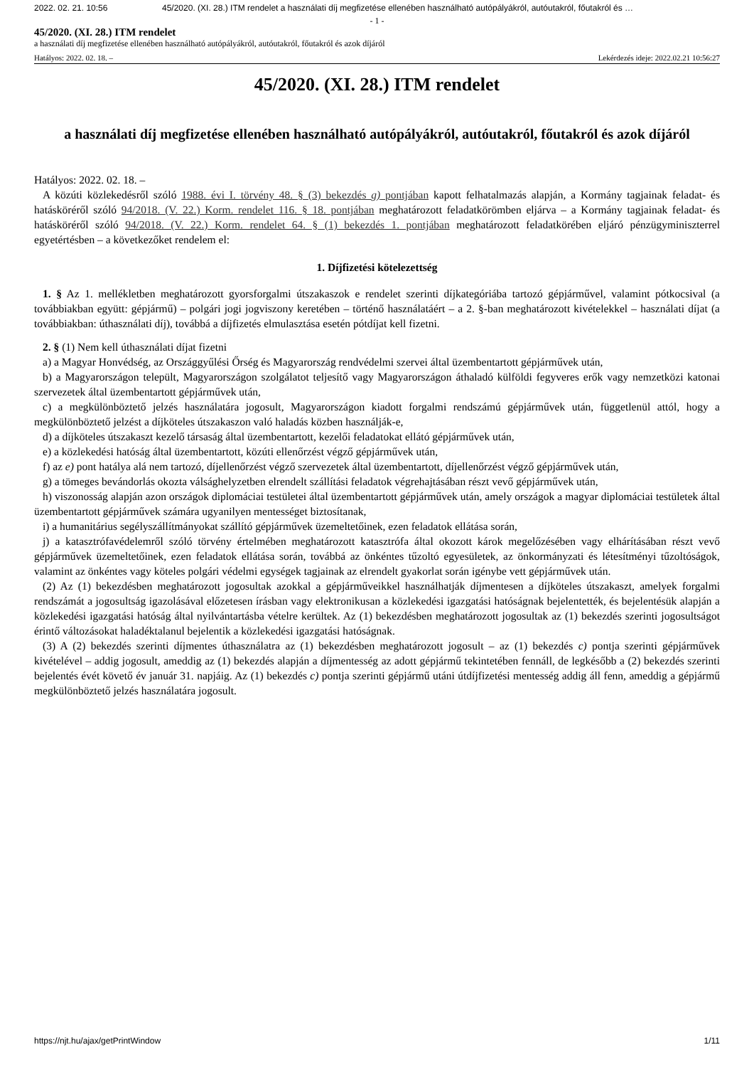2022. 02. 21. 10:56 45/2020. (XI. 28.) ITM rendelet a használati díj megfizetése ellenében használható autópályákról, autóutakról, főutakról és …
- 1 -
45/2020. (XI. 28.) ITM rendelet
a használati díj megfizetése ellenében használható autópályákról, autóutakról, főutakról és azok díjáról
Hatályos: 2022. 02. 18. – Lekérdezés ideje: 2022.02.21 10:56:27
45/2020. (XI. 28.) ITM rendelet
a használati díj megfizetése ellenében használható autópályákról, autóutakról, főutakról és azok díjáról
Hatályos: 2022. 02. 18. –
A közúti közlekedésről szóló 1988. évi I. törvény 48. § (3) bekezdés g) pontjában kapott felhatalmazás alapján, a Kormány tagjainak feladat- és hatásköréről szóló 94/2018. (V. 22.) Korm. rendelet 116. § 18. pontjában meghatározott feladatkörömben eljárva – a Kormány tagjainak feladat- és hatásköréről szóló 94/2018. (V. 22.) Korm. rendelet 64. § (1) bekezdés 1. pontjában meghatározott feladatkörében eljáró pénzügyminiszterrel egyetértésben – a következőket rendelem el:
1. Díjfizetési kötelezettség
1. § Az 1. mellékletben meghatározott gyorsforgalmi útszakaszok e rendelet szerinti díjkategóriába tartozó gépjárművel, valamint pótkocsival (a továbbiakban együtt: gépjármű) – polgári jogi jogviszony keretében – történő használatáért – a 2. §-ban meghatározott kivételekkel – használati díjat (a továbbiakban: úthasználati díj), továbbá a díjfizetés elmulasztása esetén pótdíjat kell fizetni.
2. § (1) Nem kell úthasználati díjat fizetni
a) a Magyar Honvédség, az Országgyűlési Őrség és Magyarország rendvédelmi szervei által üzembentartott gépjárművek után,
b) a Magyarországon települt, Magyarországon szolgálatot teljesítő vagy Magyarországon áthaladó külföldi fegyveres erők vagy nemzetközi katonai szervezetek által üzembentartott gépjárművek után,
c) a megkülönböztető jelzés használatára jogosult, Magyarországon kiadott forgalmi rendszámú gépjárművek után, függetlenül attól, hogy a megkülönböztető jelzést a díjköteles útszakaszon való haladás közben használják-e,
d) a díjköteles útszakaszt kezelő társaság által üzembentartott, kezelői feladatokat ellátó gépjárművek után,
e) a közlekedési hatóság által üzembentartott, közúti ellenőrzést végző gépjárművek után,
f) az e) pont hatálya alá nem tartozó, díjellenőrzést végző szervezetek által üzembentartott, díjellenőrzést végző gépjárművek után,
g) a tömeges bevándorlás okozta válsághelyzetben elrendelt szállítási feladatok végrehajtásában részt vevő gépjárművek után,
h) viszonosság alapján azon országok diplomáciai testületei által üzembentartott gépjárművek után, amely országok a magyar diplomáciai testületek által üzembentartott gépjárművek számára ugyanilyen mentességet biztosítanak,
i) a humanitárius segélyszállítmányokat szállító gépjárművek üzemeltetőinek, ezen feladatok ellátása során,
j) a katasztrófavédelemről szóló törvény értelmében meghatározott katasztrófa által okozott károk megelőzésében vagy elhárításában részt vevő gépjárművek üzemeltetőinek, ezen feladatok ellátása során, továbbá az önkéntes tűzoltó egyesületek, az önkormányzati és létesítményi tűzoltóságok, valamint az önkéntes vagy köteles polgári védelmi egységek tagjainak az elrendelt gyakorlat során igénybe vett gépjárművek után.
(2) Az (1) bekezdésben meghatározott jogosultak azokkal a gépjárműveikkel használhatják díjmentesen a díjköteles útszakaszt, amelyek forgalmi rendszámát a jogosultság igazolásával előzetesen írásban vagy elektronikusan a közlekedési igazgatási hatóságnak bejelentették, és bejelentésük alapján a közlekedési igazgatási hatóság által nyilvántartásba vételre kerültek. Az (1) bekezdésben meghatározott jogosultak az (1) bekezdés szerinti jogosultságot érintő változásokat haladéktalanul bejelentik a közlekedési igazgatási hatóságnak.
(3) A (2) bekezdés szerinti díjmentes úthasználatra az (1) bekezdésben meghatározott jogosult – az (1) bekezdés c) pontja szerinti gépjárművek kivételével – addig jogosult, ameddig az (1) bekezdés alapján a díjmentesség az adott gépjármű tekintetében fennáll, de legkésőbb a (2) bekezdés szerinti bejelentés évét követő év január 31. napjáig. Az (1) bekezdés c) pontja szerinti gépjármű utáni útdíjfizetési mentesség addig áll fenn, ameddig a gépjármű megkülönböztető jelzés használatára jogosult.
https://njt.hu/ajax/getPrintWindow 1/11